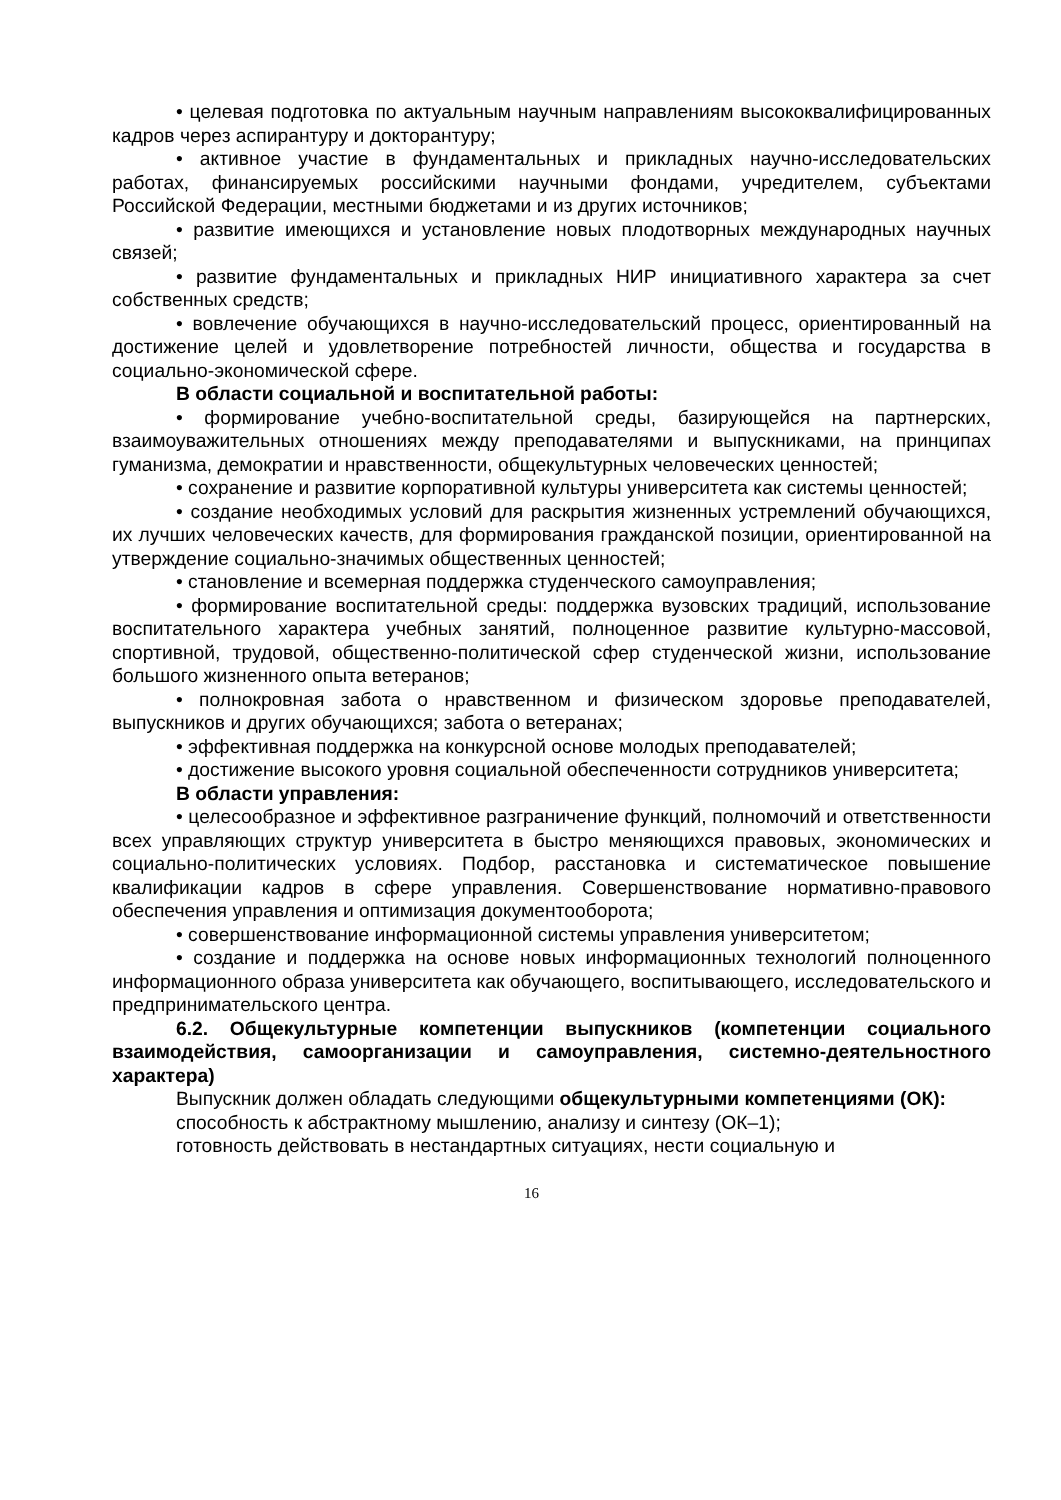• целевая подготовка по актуальным научным направлениям высококвалифицированных кадров через аспирантуру и докторантуру;
• активное участие в фундаментальных и прикладных научно-исследовательских работах, финансируемых российскими научными фондами, учредителем, субъектами Российской Федерации, местными бюджетами и из других источников;
• развитие имеющихся и установление новых плодотворных международных научных связей;
• развитие фундаментальных и прикладных НИР инициативного характера за счет собственных средств;
• вовлечение обучающихся в научно-исследовательский процесс, ориентированный на достижение целей и удовлетворение потребностей личности, общества и государства в социально-экономической сфере.
В области социальной и воспитательной работы:
• формирование учебно-воспитательной среды, базирующейся на партнерских, взаимоуважительных отношениях между преподавателями и выпускниками, на принципах гуманизма, демократии и нравственности, общекультурных человеческих ценностей;
• сохранение и развитие корпоративной культуры университета как системы ценностей;
• создание необходимых условий для раскрытия жизненных устремлений обучающихся, их лучших человеческих качеств, для формирования гражданской позиции, ориентированной на утверждение социально-значимых общественных ценностей;
• становление и всемерная поддержка студенческого самоуправления;
• формирование воспитательной среды: поддержка вузовских традиций, использование воспитательного характера учебных занятий, полноценное развитие культурно-массовой, спортивной, трудовой, общественно-политической сфер студенческой жизни, использование большого жизненного опыта ветеранов;
• полнокровная забота о нравственном и физическом здоровье преподавателей, выпускников и других обучающихся; забота о ветеранах;
• эффективная поддержка на конкурсной основе молодых преподавателей;
• достижение высокого уровня социальной обеспеченности сотрудников университета;
В области управления:
• целесообразное и эффективное разграничение функций, полномочий и ответственности всех управляющих структур университета в быстро меняющихся правовых, экономических и социально-политических условиях. Подбор, расстановка и систематическое повышение квалификации кадров в сфере управления. Совершенствование нормативно-правового обеспечения управления и оптимизация документооборота;
• совершенствование информационной системы управления университетом;
• создание и поддержка на основе новых информационных технологий полноценного информационного образа университета как обучающего, воспитывающего, исследовательского и предпринимательского центра.
6.2. Общекультурные компетенции выпускников (компетенции социального взаимодействия, самоорганизации и самоуправления, системно-деятельностного характера)
Выпускник должен обладать следующими общекультурными компетенциями (ОК):
способность к абстрактному мышлению, анализу и синтезу (ОК–1);
готовность действовать в нестандартных ситуациях, нести социальную и
16